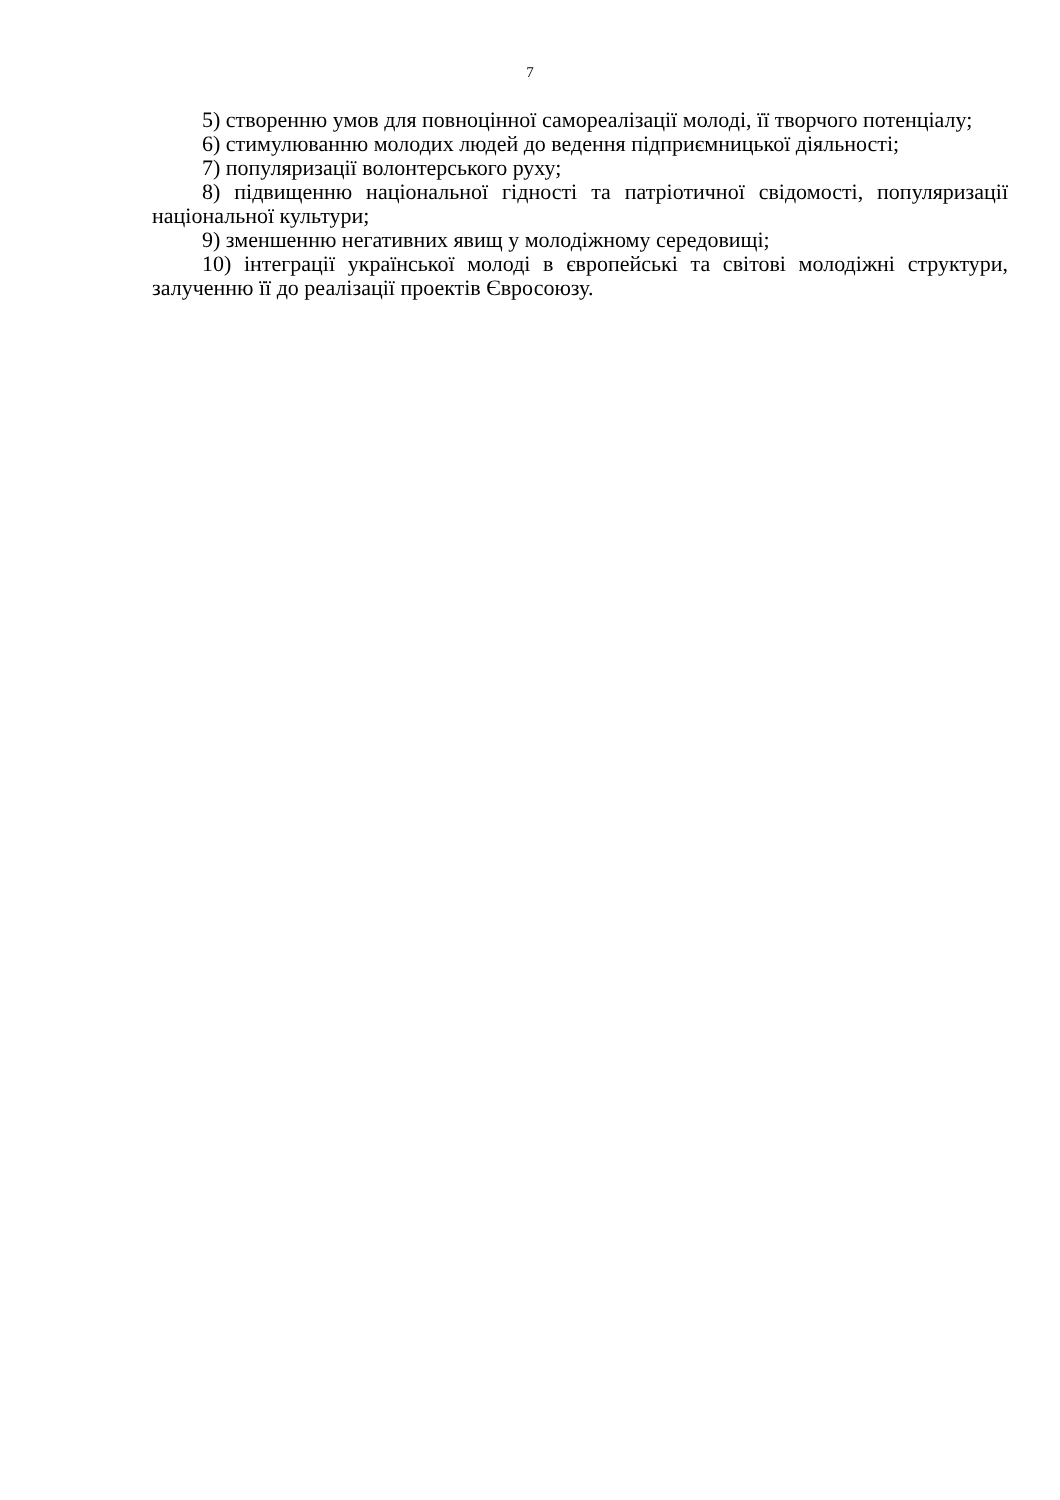7
5) створенню умов для повноцінної самореалізації молоді, її творчого потенціалу;
6) стимулюванню молодих людей до ведення підприємницької діяльності;
7) популяризації волонтерського руху;
8) підвищенню національної гідності та патріотичної свідомості, популяризації національної культури;
9) зменшенню негативних явищ у молодіжному середовищі;
10) інтеграції української молоді в європейські та світові молодіжні структури, залученню її до реалізації проектів Євросоюзу.